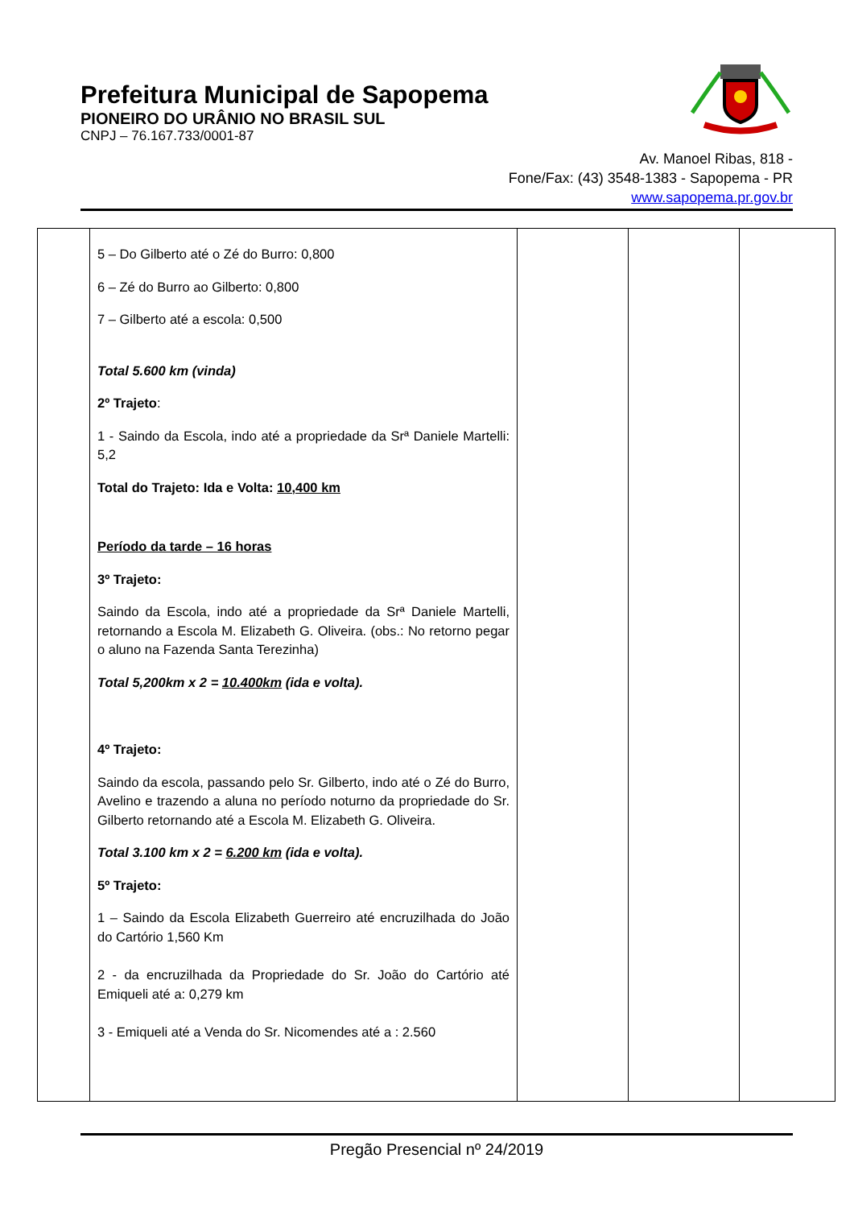Prefeitura Municipal de Sapopema
PIONEIRO DO URÂNIO NO BRASIL SUL
CNPJ – 76.167.733/0001-87
Av. Manoel Ribas, 818 -
Fone/Fax: (43) 3548-1383 - Sapopema - PR
www.sapopema.pr.gov.br
| | 5 – Do Gilberto até o Zé do Burro: 0,800 6 – Zé do Burro ao Gilberto: 0,800 7 – Gilberto até a escola: 0,500 Total 5.600 km (vinda) 2º Trajeto : 1 - Saindo da Escola, indo até a propriedade da Srª Daniele Martelli: 5,2 Total do Trajeto: Ida e Volta: 10,400 km Período da tarde – 16 horas 3º Trajeto: Saindo da Escola, indo até a propriedade da Srª Daniele Martelli, retornando a Escola M. Elizabeth G. Oliveira. (obs.: No retorno pegar o aluno na Fazenda Santa Terezinha) Total 5,200km x 2 = 10.400km (ida e volta). 4º Trajeto: Saindo da escola, passando pelo Sr. Gilberto, indo até o Zé do Burro, Avelino e trazendo a aluna no período noturno da propriedade do Sr. Gilberto retornando até a Escola M. Elizabeth G. Oliveira. Total 3.100 km x 2 = 6.200 km (ida e volta). 5º Trajeto: 1 – Saindo da Escola Elizabeth Guerreiro até encruzilhada do João do Cartório 1,560 Km 2 - da encruzilhada da Propriedade do Sr. João do Cartório até Emiqueli até a: 0,279 km 3 - Emiqueli até a Venda do Sr. Nicomendes até a : 2.560 | | | |
Pregão Presencial nº 24/2019